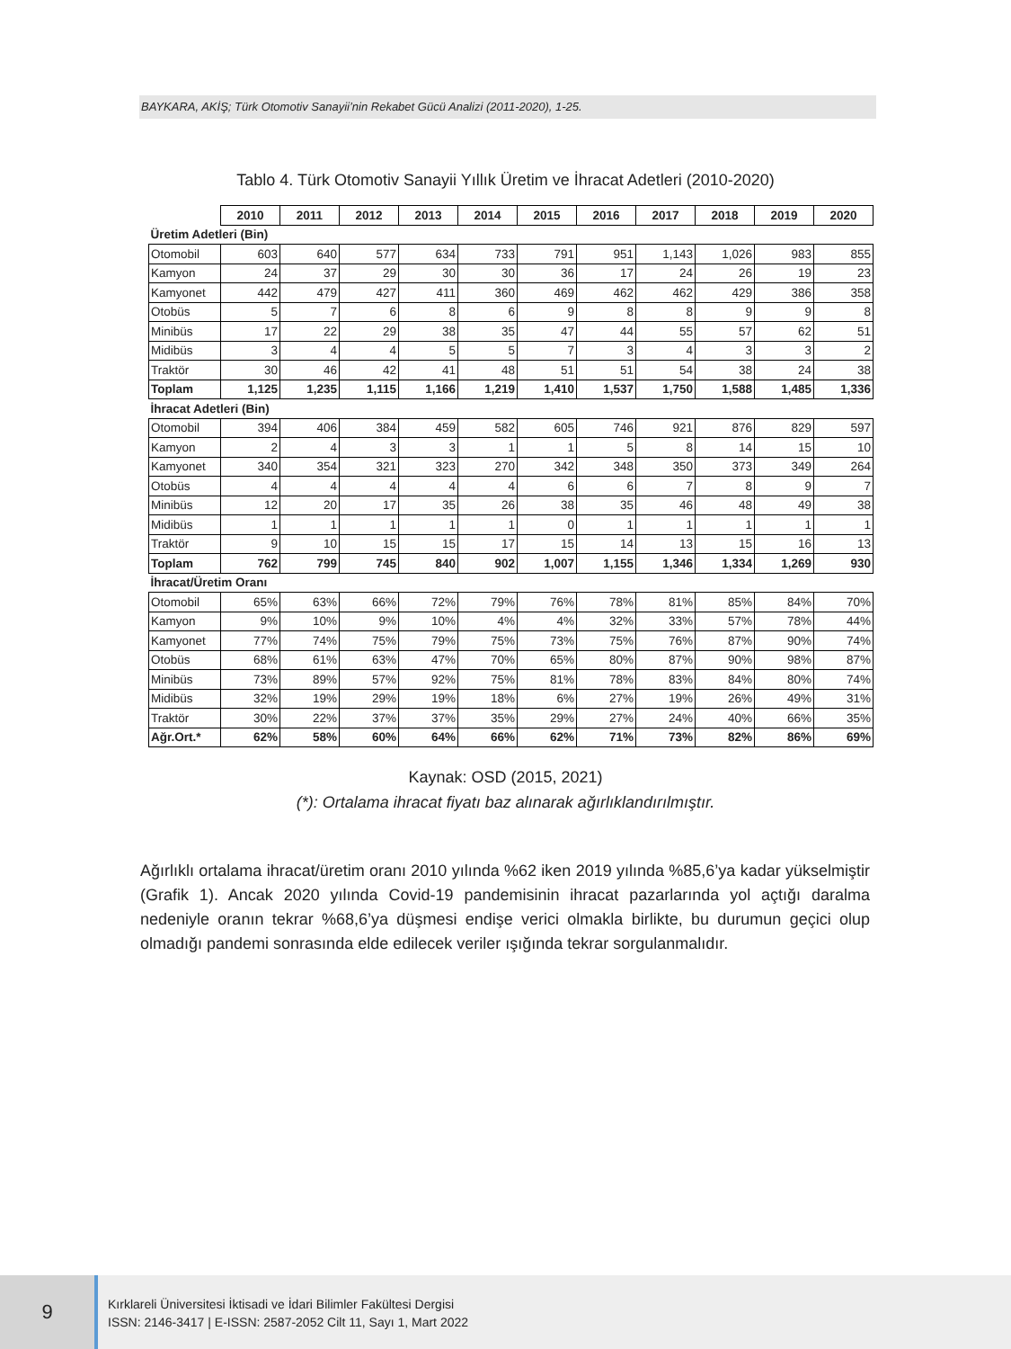BAYKARA, AKİŞ; Türk Otomotiv Sanayii’nin Rekabet Gücü Analizi (2011-2020), 1-25.
Tablo 4. Türk Otomotiv Sanayii Yıllık Üretim ve İhracat Adetleri (2010-2020)
| | 2010 | 2011 | 2012 | 2013 | 2014 | 2015 | 2016 | 2017 | 2018 | 2019 | 2020 |
| Üretim Adetleri (Bin) | | | | | | | | | | | |
| Otomobil | 603 | 640 | 577 | 634 | 733 | 791 | 951 | 1,143 | 1,026 | 983 | 855 |
| Kamyon | 24 | 37 | 29 | 30 | 30 | 36 | 17 | 24 | 26 | 19 | 23 |
| Kamyonet | 442 | 479 | 427 | 411 | 360 | 469 | 462 | 462 | 429 | 386 | 358 |
| Otobüs | 5 | 7 | 6 | 8 | 6 | 9 | 8 | 8 | 9 | 9 | 8 |
| Minibüs | 17 | 22 | 29 | 38 | 35 | 47 | 44 | 55 | 57 | 62 | 51 |
| Midibüs | 3 | 4 | 4 | 5 | 5 | 7 | 3 | 4 | 3 | 3 | 2 |
| Traktör | 30 | 46 | 42 | 41 | 48 | 51 | 51 | 54 | 38 | 24 | 38 |
| Toplam | 1,125 | 1,235 | 1,115 | 1,166 | 1,219 | 1,410 | 1,537 | 1,750 | 1,588 | 1,485 | 1,336 |
| İhracat Adetleri (Bin) | | | | | | | | | | | |
| Otomobil | 394 | 406 | 384 | 459 | 582 | 605 | 746 | 921 | 876 | 829 | 597 |
| Kamyon | 2 | 4 | 3 | 3 | 1 | 1 | 5 | 8 | 14 | 15 | 10 |
| Kamyonet | 340 | 354 | 321 | 323 | 270 | 342 | 348 | 350 | 373 | 349 | 264 |
| Otobüs | 4 | 4 | 4 | 4 | 4 | 6 | 6 | 7 | 8 | 9 | 7 |
| Minibüs | 12 | 20 | 17 | 35 | 26 | 38 | 35 | 46 | 48 | 49 | 38 |
| Midibüs | 1 | 1 | 1 | 1 | 1 | 0 | 1 | 1 | 1 | 1 | 1 |
| Traktör | 9 | 10 | 15 | 15 | 17 | 15 | 14 | 13 | 15 | 16 | 13 |
| Toplam | 762 | 799 | 745 | 840 | 902 | 1,007 | 1,155 | 1,346 | 1,334 | 1,269 | 930 |
| İhracat/Üretim Oranı | | | | | | | | | | | |
| Otomobil | 65% | 63% | 66% | 72% | 79% | 76% | 78% | 81% | 85% | 84% | 70% |
| Kamyon | 9% | 10% | 9% | 10% | 4% | 4% | 32% | 33% | 57% | 78% | 44% |
| Kamyonet | 77% | 74% | 75% | 79% | 75% | 73% | 75% | 76% | 87% | 90% | 74% |
| Otobüs | 68% | 61% | 63% | 47% | 70% | 65% | 80% | 87% | 90% | 98% | 87% |
| Minibüs | 73% | 89% | 57% | 92% | 75% | 81% | 78% | 83% | 84% | 80% | 74% |
| Midibüs | 32% | 19% | 29% | 19% | 18% | 6% | 27% | 19% | 26% | 49% | 31% |
| Traktör | 30% | 22% | 37% | 37% | 35% | 29% | 27% | 24% | 40% | 66% | 35% |
| Ağr.Ort.* | 62% | 58% | 60% | 64% | 66% | 62% | 71% | 73% | 82% | 86% | 69% |
Kaynak: OSD (2015, 2021)
(*): Ortalama ihracat fiyatı baz alınarak ağırlıklandırılmıştır.
Ağırlıklı ortalama ihracat/üretim oranı 2010 yılında %62 iken 2019 yılında %85,6’ya kadar yükselmiştir (Grafik 1). Ancak 2020 yılında Covid-19 pandemisinin ihracat pazarlarında yol açtığı daralma nedeniyle oranın tekrar %68,6’ya düşmesi endişe verici olmakla birlikte, bu durumun geçici olup olmadığı pandemi sonrasında elde edilecek veriler ışığında tekrar sorgulanmalıdır.
9
Kırklareli Üniversitesi İktisadi ve İdari Bilimler Fakültesi Dergisi
ISSN: 2146-3417 | E-ISSN: 2587-2052 Cilt 11, Sayı 1, Mart 2022